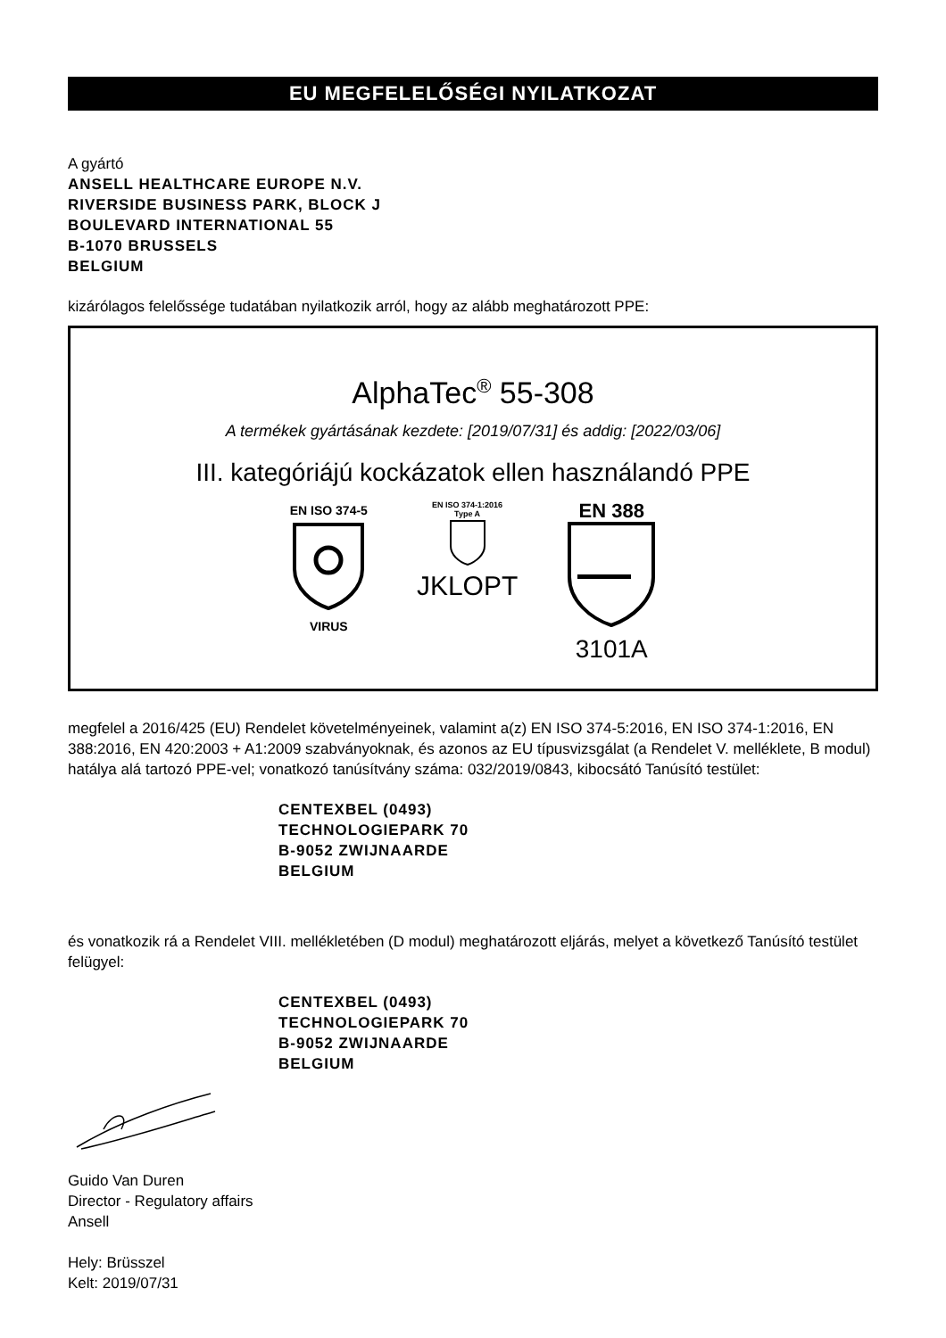EU MEGFELELŐSÉGI NYILATKOZAT
A gyártó
ANSELL HEALTHCARE EUROPE N.V.
RIVERSIDE BUSINESS PARK, BLOCK J
BOULEVARD INTERNATIONAL 55
B-1070 BRUSSELS
BELGIUM
kizárólagos felelőssége tudatában nyilatkozik arról, hogy az alább meghatározott PPE:
AlphaTec<sup>®</sup> 55-308
A termékek gyártásának kezdete: [2019/07/31] és addig: [2022/03/06]
III. kategóriájú kockázatok ellen használandó PPE
EN ISO 374-5
VIRUS
EN ISO 374-1:2016
Type A
JKLOPT
EN 388
3101A
megfelel a 2016/425 (EU) Rendelet követelményeinek, valamint a(z) EN ISO 374-5:2016, EN ISO 374-1:2016, EN 388:2016, EN 420:2003 + A1:2009 szabványoknak, és azonos az EU típusvizsgálat (a Rendelet V. melléklete, B modul) hatálya alá tartozó PPE-vel; vonatkozó tanúsítvány száma: 032/2019/0843, kibocsátó Tanúsító testület:
CENTEXBEL (0493)
TECHNOLOGIEPARK 70
B-9052 ZWIJNAARDE
BELGIUM
és vonatkozik rá a Rendelet VIII. mellékletében (D modul) meghatározott eljárás, melyet a következő Tanúsító testület felügyel:
CENTEXBEL (0493)
TECHNOLOGIEPARK 70
B-9052 ZWIJNAARDE
BELGIUM
Guido Van Duren
Director - Regulatory affairs
Ansell
Hely: Brüsszel
Kelt: 2019/07/31